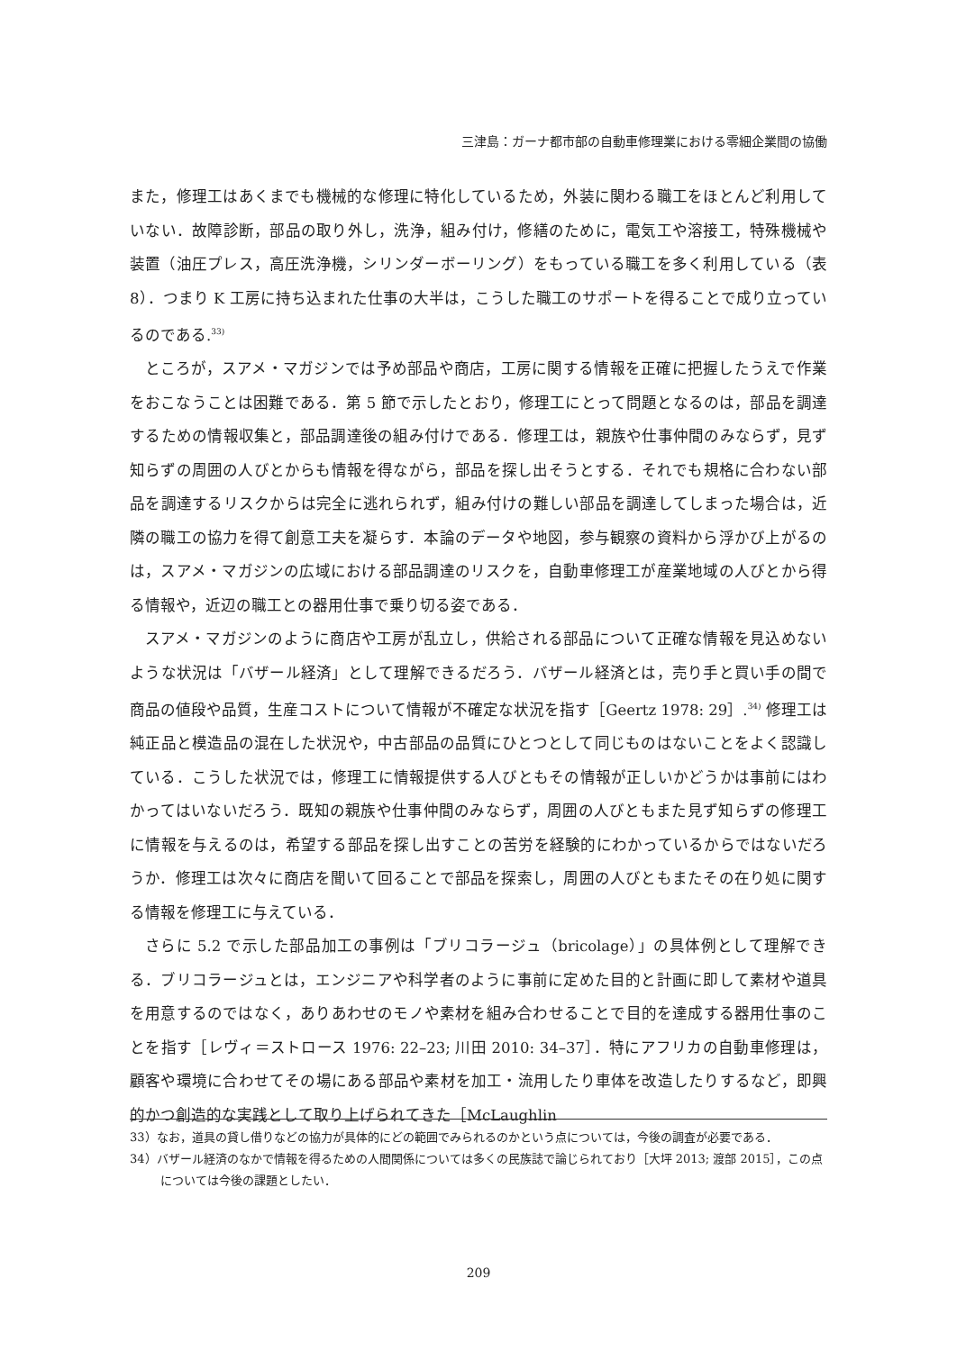三津島：ガーナ都市部の自動車修理業における零細企業間の協働
また，修理工はあくまでも機械的な修理に特化しているため，外装に関わる職工をほとんど利用していない．故障診断，部品の取り外し，洗浄，組み付け，修繕のために，電気工や溶接工，特殊機械や装置（油圧プレス，高圧洗浄機，シリンダーボーリング）をもっている職工を多く利用している（表 8）．つまり K 工房に持ち込まれた仕事の大半は，こうした職工のサポートを得ることで成り立っているのである.<sup>33)</sup>
ところが，スアメ・マガジンでは予め部品や商店，工房に関する情報を正確に把握したうえで作業をおこなうことは困難である．第 5 節で示したとおり，修理工にとって問題となるのは，部品を調達するための情報収集と，部品調達後の組み付けである．修理工は，親族や仕事仲間のみならず，見ず知らずの周囲の人びとからも情報を得ながら，部品を探し出そうとする．それでも規格に合わない部品を調達するリスクからは完全に逃れられず，組み付けの難しい部品を調達してしまった場合は，近隣の職工の協力を得て創意工夫を凝らす．本論のデータや地図，参与観察の資料から浮かび上がるのは，スアメ・マガジンの広域における部品調達のリスクを，自動車修理工が産業地域の人びとから得る情報や，近辺の職工との器用仕事で乗り切る姿である．
スアメ・マガジンのように商店や工房が乱立し，供給される部品について正確な情報を見込めないような状況は「バザール経済」として理解できるだろう．バザール経済とは，売り手と買い手の間で商品の値段や品質，生産コストについて情報が不確定な状況を指す［Geertz 1978: 29］.<sup>34)</sup> 修理工は純正品と模造品の混在した状況や，中古部品の品質にひとつとして同じものはないことをよく認識している．こうした状況では，修理工に情報提供する人びともその情報が正しいかどうかは事前にはわかってはいないだろう．既知の親族や仕事仲間のみならず，周囲の人びともまた見ず知らずの修理工に情報を与えるのは，希望する部品を探し出すことの苦労を経験的にわかっているからではないだろうか．修理工は次々に商店を聞いて回ることで部品を探索し，周囲の人びともまたその在り処に関する情報を修理工に与えている．
さらに 5.2 で示した部品加工の事例は「ブリコラージュ（bricolage）」の具体例として理解できる．ブリコラージュとは，エンジニアや科学者のように事前に定めた目的と計画に即して素材や道具を用意するのではなく，ありあわせのモノや素材を組み合わせることで目的を達成する器用仕事のことを指す［レヴィ＝ストロース 1976: 22–23; 川田 2010: 34–37］．特にアフリカの自動車修理は，顧客や環境に合わせてその場にある部品や素材を加工・流用したり車体を改造したりするなど，即興的かつ創造的な実践として取り上げられてきた［McLaughlin
33）なお，道具の貸し借りなどの協力が具体的にどの範囲でみられるのかという点については，今後の調査が必要である．
34）バザール経済のなかで情報を得るための人間関係については多くの民族誌で論じられており［大坪 2013; 渡部 2015］，この点については今後の課題としたい．
209